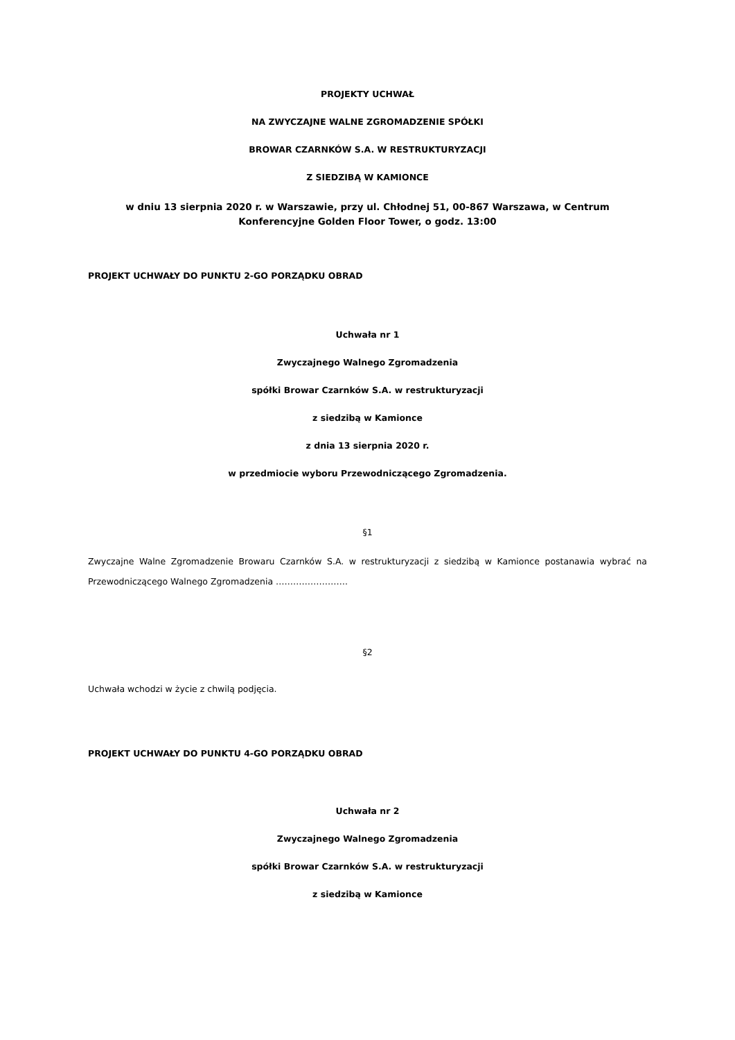PROJEKTY UCHWAŁ
NA ZWYCZAJNE WALNE ZGROMADZENIE SPÓŁKI
BROWAR CZARNKÓW S.A. W RESTRUKTURYZACJI
Z SIEDZIBĄ W KAMIONCE
w dniu 13 sierpnia 2020 r. w Warszawie, przy ul. Chłodnej 51, 00-867 Warszawa, w Centrum Konferencyjne Golden Floor Tower, o godz. 13:00
PROJEKT UCHWAŁY DO PUNKTU 2-GO PORZĄDKU OBRAD
Uchwała nr 1
Zwyczajnego Walnego Zgromadzenia
spółki Browar Czarnków S.A. w restrukturyzacji
z siedzibą w Kamionce
z dnia 13 sierpnia 2020 r.
w przedmiocie wyboru Przewodniczącego Zgromadzenia.
§1
Zwyczajne Walne Zgromadzenie Browaru Czarnków S.A. w restrukturyzacji z siedzibą w Kamionce postanawia wybrać na Przewodniczącego Walnego Zgromadzenia …………………….
§2
Uchwała wchodzi w życie z chwilą podjęcia.
PROJEKT UCHWAŁY DO PUNKTU 4-GO PORZĄDKU OBRAD
Uchwała nr 2
Zwyczajnego Walnego Zgromadzenia
spółki Browar Czarnków S.A. w restrukturyzacji
z siedzibą w Kamionce